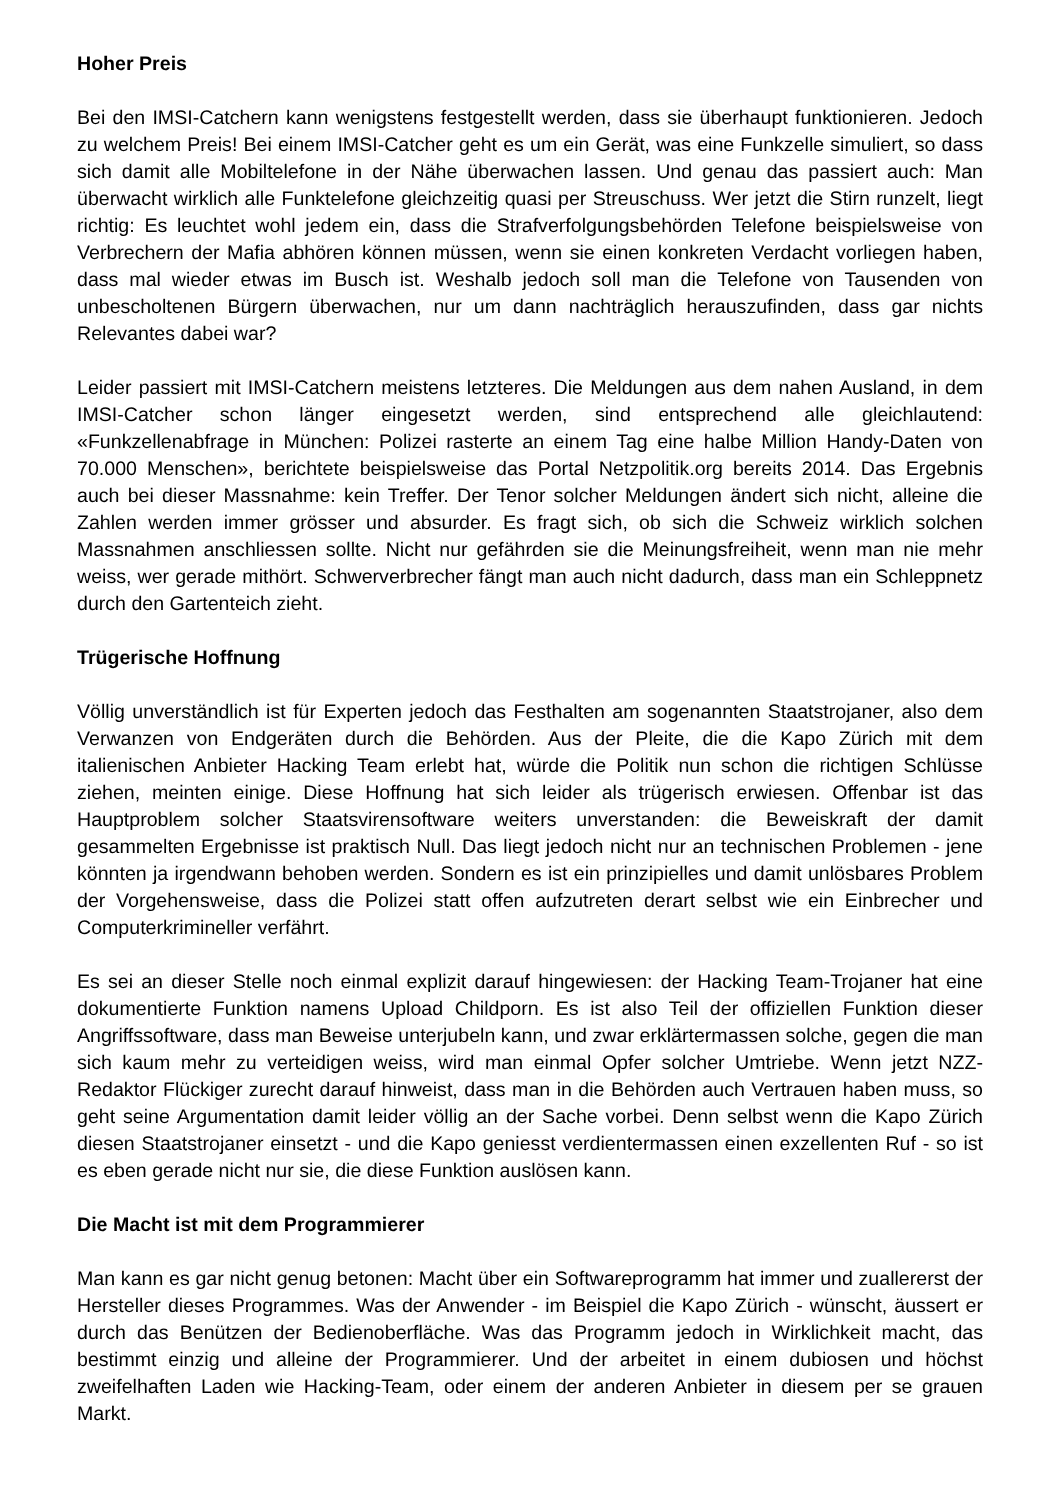Hoher Preis
Bei den IMSI-Catchern kann wenigstens festgestellt werden, dass sie überhaupt funktionieren. Jedoch zu welchem Preis! Bei einem IMSI-Catcher geht es um ein Gerät, was eine Funkzelle simuliert, so dass sich damit alle Mobiltelefone in der Nähe überwachen lassen. Und genau das passiert auch: Man überwacht wirklich alle Funktelefone gleichzeitig quasi per Streuschuss. Wer jetzt die Stirn runzelt, liegt richtig: Es leuchtet wohl jedem ein, dass die Strafverfolgungsbehörden Telefone beispielsweise von Verbrechern der Mafia abhören können müssen, wenn sie einen konkreten Verdacht vorliegen haben, dass mal wieder etwas im Busch ist. Weshalb jedoch soll man die Telefone von Tausenden von unbescholtenen Bürgern überwachen, nur um dann nachträglich herauszufinden, dass gar nichts Relevantes dabei war?
Leider passiert mit IMSI-Catchern meistens letzteres. Die Meldungen aus dem nahen Ausland, in dem IMSI-Catcher schon länger eingesetzt werden, sind entsprechend alle gleichlautend: «Funkzellenabfrage in München: Polizei rasterte an einem Tag eine halbe Million Handy-Daten von 70.000 Menschen», berichtete beispielsweise das Portal Netzpolitik.org bereits 2014. Das Ergebnis auch bei dieser Massnahme: kein Treffer. Der Tenor solcher Meldungen ändert sich nicht, alleine die Zahlen werden immer grösser und absurder. Es fragt sich, ob sich die Schweiz wirklich solchen Massnahmen anschliessen sollte. Nicht nur gefährden sie die Meinungsfreiheit, wenn man nie mehr weiss, wer gerade mithört. Schwerverbrecher fängt man auch nicht dadurch, dass man ein Schleppnetz durch den Gartenteich zieht.
Trügerische Hoffnung
Völlig unverständlich ist für Experten jedoch das Festhalten am sogenannten Staatstrojaner, also dem Verwanzen von Endgeräten durch die Behörden. Aus der Pleite, die die Kapo Zürich mit dem italienischen Anbieter Hacking Team erlebt hat, würde die Politik nun schon die richtigen Schlüsse ziehen, meinten einige. Diese Hoffnung hat sich leider als trügerisch erwiesen. Offenbar ist das Hauptproblem solcher Staatsvirensoftware weiters unverstanden: die Beweiskraft der damit gesammelten Ergebnisse ist praktisch Null. Das liegt jedoch nicht nur an technischen Problemen - jene könnten ja irgendwann behoben werden. Sondern es ist ein prinzipielles und damit unlösbares Problem der Vorgehensweise, dass die Polizei statt offen aufzutreten derart selbst wie ein Einbrecher und Computerkrimineller verfährt.
Es sei an dieser Stelle noch einmal explizit darauf hingewiesen: der Hacking Team-Trojaner hat eine dokumentierte Funktion namens Upload Childporn. Es ist also Teil der offiziellen Funktion dieser Angriffssoftware, dass man Beweise unterjubeln kann, und zwar erklärtermassen solche, gegen die man sich kaum mehr zu verteidigen weiss, wird man einmal Opfer solcher Umtriebe. Wenn jetzt NZZ-Redaktor Flückiger zurecht darauf hinweist, dass man in die Behörden auch Vertrauen haben muss, so geht seine Argumentation damit leider völlig an der Sache vorbei. Denn selbst wenn die Kapo Zürich diesen Staatstrojaner einsetzt - und die Kapo geniesst verdientermassen einen exzellenten Ruf - so ist es eben gerade nicht nur sie, die diese Funktion auslösen kann.
Die Macht ist mit dem Programmierer
Man kann es gar nicht genug betonen: Macht über ein Softwareprogramm hat immer und zuallererst der Hersteller dieses Programmes. Was der Anwender - im Beispiel die Kapo Zürich - wünscht, äussert er durch das Benützen der Bedienoberfläche. Was das Programm jedoch in Wirklichkeit macht, das bestimmt einzig und alleine der Programmierer. Und der arbeitet in einem dubiosen und höchst zweifelhaften Laden wie Hacking-Team, oder einem der anderen Anbieter in diesem per se grauen Markt.